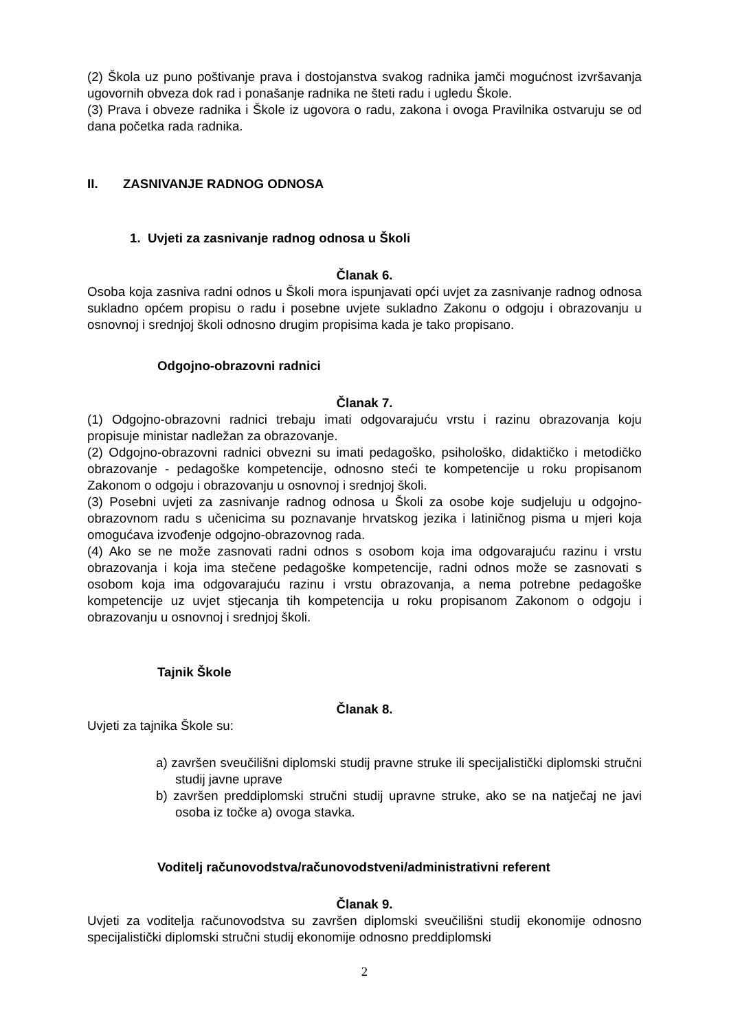(2) Škola uz puno poštivanje prava i dostojanstva svakog radnika jamči mogućnost izvršavanja ugovornih obveza dok rad i ponašanje radnika ne šteti radu i ugledu Škole.
(3) Prava i obveze radnika i Škole iz ugovora o radu, zakona i ovoga Pravilnika ostvaruju se od dana početka rada radnika.
II. ZASNIVANJE RADNOG ODNOSA
1. Uvjeti za zasnivanje radnog odnosa u Školi
Članak 6.
Osoba koja zasniva radni odnos u Školi mora ispunjavati opći uvjet za zasnivanje radnog odnosa sukladno općem propisu o radu i posebne uvjete sukladno Zakonu o odgoju i obrazovanju u osnovnoj i srednjoj školi odnosno drugim propisima kada je tako propisano.
Odgojno-obrazovni radnici
Članak 7.
(1) Odgojno-obrazovni radnici trebaju imati odgovarajuću vrstu i razinu obrazovanja koju propisuje ministar nadležan za obrazovanje.
(2) Odgojno-obrazovni radnici obvezni su imati pedagoško, psihološko, didaktičko i metodičko obrazovanje - pedagoške kompetencije, odnosno steći te kompetencije u roku propisanom Zakonom o odgoju i obrazovanju u osnovnoj i srednjoj školi.
(3) Posebni uvjeti za zasnivanje radnog odnosa u Školi za osobe koje sudjeluju u odgojno-obrazovnom radu s učenicima su poznavanje hrvatskog jezika i latiničnog pisma u mjeri koja omogućava izvođenje odgojno-obrazovnog rada.
(4) Ako se ne može zasnovati radni odnos s osobom koja ima odgovarajuću razinu i vrstu obrazovanja i koja ima stečene pedagoške kompetencije, radni odnos može se zasnovati s osobom koja ima odgovarajuću razinu i vrstu obrazovanja, a nema potrebne pedagoške kompetencije uz uvjet stjecanja tih kompetencija u roku propisanom Zakonom o odgoju i obrazovanju u osnovnoj i srednjoj školi.
Tajnik Škole
Članak 8.
Uvjeti za tajnika Škole su:
a) završen sveučilišni diplomski studij pravne struke ili specijalistički diplomski stručni studij javne uprave
b) završen preddiplomski stručni studij upravne struke, ako se na natječaj ne javi osoba iz točke a) ovoga stavka.
Voditelj računovodstva/računovodstveni/administrativni referent
Članak 9.
Uvjeti za voditelja računovodstva su završen diplomski sveučilišni studij ekonomije odnosno specijalistički diplomski stručni studij ekonomije odnosno preddiplomski
2